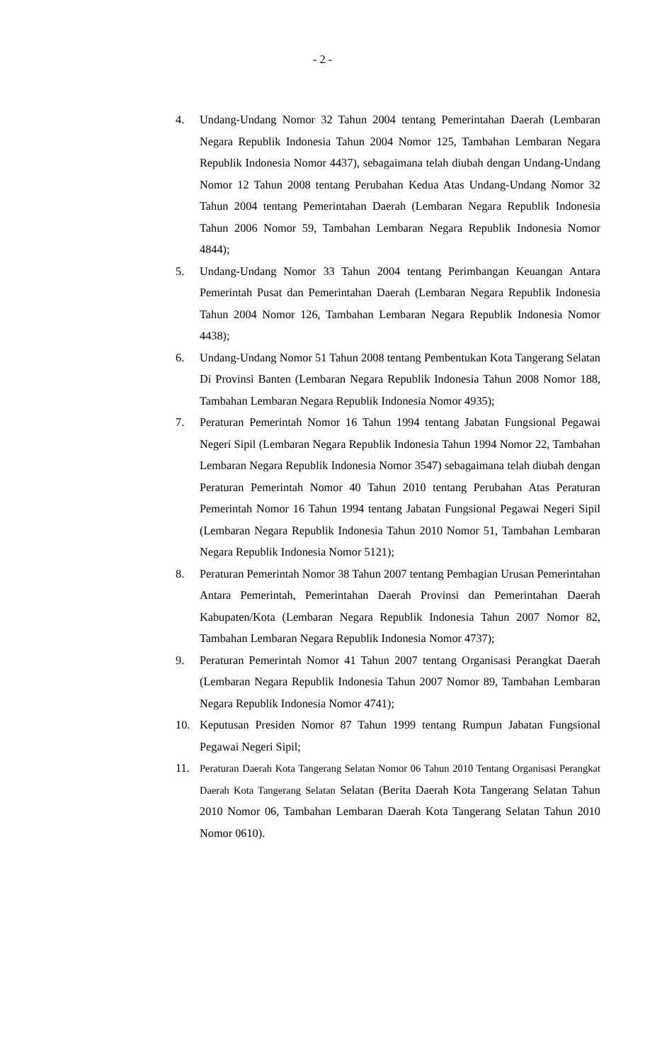- 2 -
4. Undang-Undang Nomor 32 Tahun 2004 tentang Pemerintahan Daerah (Lembaran Negara Republik Indonesia Tahun 2004 Nomor 125, Tambahan Lembaran Negara Republik Indonesia Nomor 4437), sebagaimana telah diubah dengan Undang-Undang Nomor 12 Tahun 2008 tentang Perubahan Kedua Atas Undang-Undang Nomor 32 Tahun 2004 tentang Pemerintahan Daerah (Lembaran Negara Republik Indonesia Tahun 2006 Nomor 59, Tambahan Lembaran Negara Republik Indonesia Nomor 4844);
5. Undang-Undang Nomor 33 Tahun 2004 tentang Perimbangan Keuangan Antara Pemerintah Pusat dan Pemerintahan Daerah (Lembaran Negara Republik Indonesia Tahun 2004 Nomor 126, Tambahan Lembaran Negara Republik Indonesia Nomor 4438);
6. Undang-Undang Nomor 51 Tahun 2008 tentang Pembentukan Kota Tangerang Selatan Di Provinsi Banten (Lembaran Negara Republik Indonesia Tahun 2008 Nomor 188, Tambahan Lembaran Negara Republik Indonesia Nomor 4935);
7. Peraturan Pemerintah Nomor 16 Tahun 1994 tentang Jabatan Fungsional Pegawai Negeri Sipil (Lembaran Negara Republik Indonesia Tahun 1994 Nomor 22, Tambahan Lembaran Negara Republik Indonesia Nomor 3547) sebagaimana telah diubah dengan Peraturan Pemerintah Nomor 40 Tahun 2010 tentang Perubahan Atas Peraturan Pemerintah Nomor 16 Tahun 1994 tentang Jabatan Fungsional Pegawai Negeri Sipil (Lembaran Negara Republik Indonesia Tahun 2010 Nomor 51, Tambahan Lembaran Negara Republik Indonesia Nomor 5121);
8. Peraturan Pemerintah Nomor 38 Tahun 2007 tentang Pembagian Urusan Pemerintahan Antara Pemerintah, Pemerintahan Daerah Provinsi dan Pemerintahan Daerah Kabupaten/Kota (Lembaran Negara Republik Indonesia Tahun 2007 Nomor 82, Tambahan Lembaran Negara Republik Indonesia Nomor 4737);
9. Peraturan Pemerintah Nomor 41 Tahun 2007 tentang Organisasi Perangkat Daerah (Lembaran Negara Republik Indonesia Tahun 2007 Nomor 89, Tambahan Lembaran Negara Republik Indonesia Nomor 4741);
10. Keputusan Presiden Nomor 87 Tahun 1999 tentang Rumpun Jabatan Fungsional Pegawai Negeri Sipil;
11. Peraturan Daerah Kota Tangerang Selatan Nomor 06 Tahun 2010 Tentang Organisasi Perangkat Daerah Kota Tangerang Selatan Selatan (Berita Daerah Kota Tangerang Selatan Tahun 2010 Nomor 06, Tambahan Lembaran Daerah Kota Tangerang Selatan Tahun 2010 Nomor 0610).